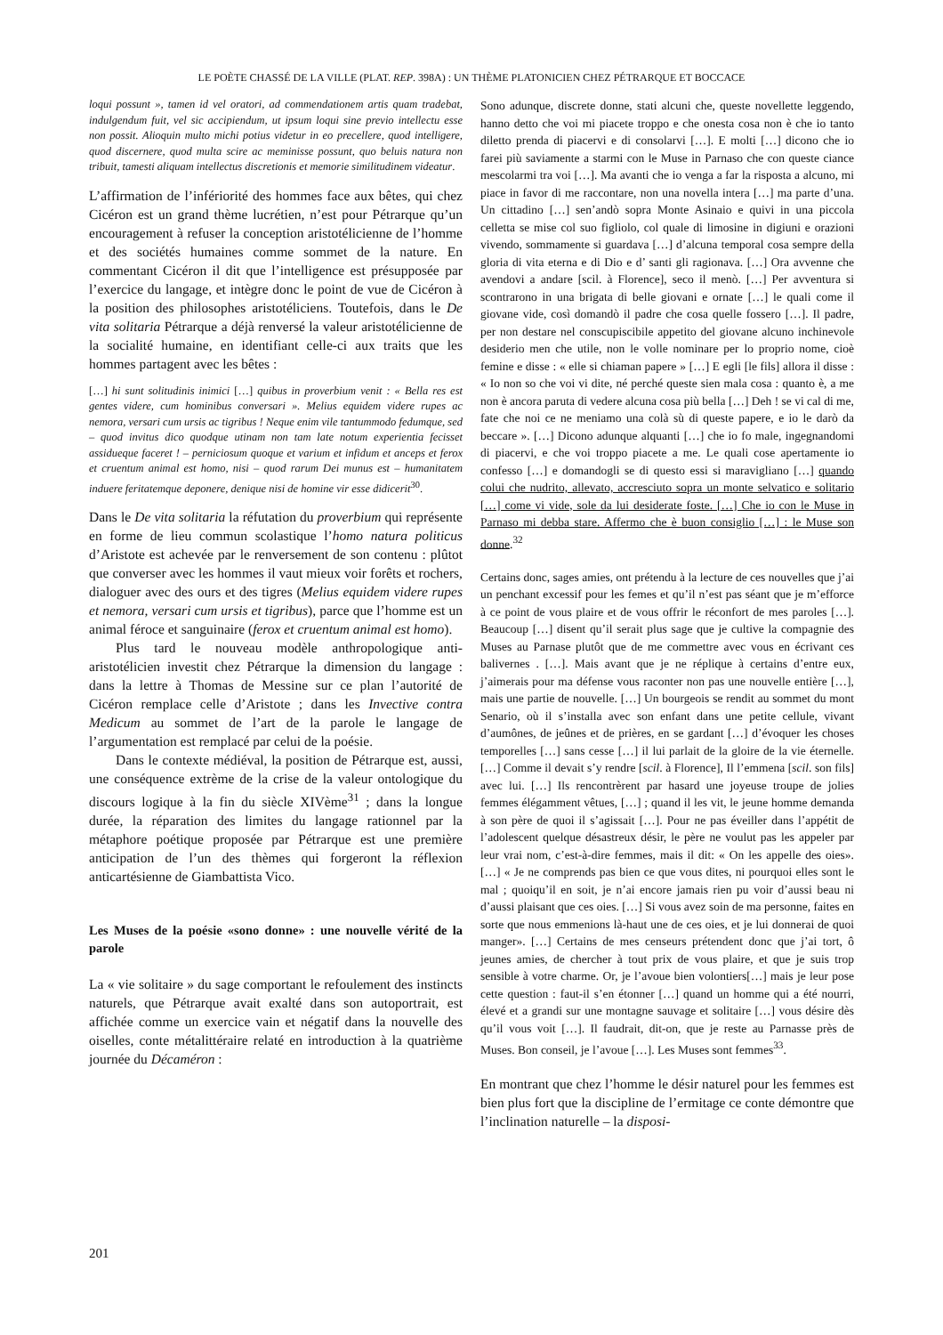LE POÈTE CHASSÉ DE LA VILLE (PLAT. REP. 398A) : UN THÈME PLATONICIEN CHEZ PÉTRARQUE ET BOCCACE
loqui possunt », tamen id vel oratori, ad commendationem artis quam tradebat, indulgendum fuit, vel sic accipiendum, ut ipsum loqui sine previo intellectu esse non possit. Alioquin multo michi potius videtur in eo precellere, quod intelligere, quod discernere, quod multa scire ac meminisse possunt, quo beluis natura non tribuit, tamesti aliquam intellectus discretionis et memorie similitudinem videatur.
L’affirmation de l’infériorité des hommes face aux bêtes, qui chez Cicéron est un grand thème lucrétien, n’est pour Pétrarque qu’un encouragement à refuser la conception aristotélicienne de l’homme et des sociétés humaines comme sommet de la nature. En commentant Cicéron il dit que l’intelligence est présupposée par l’exercice du langage, et intègre donc le point de vue de Cicéron à la position des philosophes aristotéliciens. Toutefois, dans le De vita solitaria Pétrarque a déjà renversé la valeur aristotélicienne de la socialité humaine, en identifiant celle-ci aux traits que les hommes partagent avec les bêtes :
[…] hi sunt solitudinis inimici […] quibus in proverbium venit : « Bella res est gentes videre, cum hominibus conversari ». Melius equidem videre rupes ac nemora, versari cum ursis ac tigribus ! Neque enim vile tantummodo fedumque, sed – quod invitus dico quodque utinam non tam late notum experientia fecisset assidueque faceret ! – perniciosum quoque et varium et infidum et anceps et ferox et cruentum animal est homo, nisi – quod rarum Dei munus est – humanitatem induere feritatemque deponere, denique nisi de homine vir esse didicerit<sup>30</sup>.
Dans le De vita solitaria la réfutation du proverbium qui représente en forme de lieu commun scolastique l’homo natura politicus d’Aristote est achevée par le renversement de son contenu : plûtot que converser avec les hommes il vaut mieux voir forêts et rochers, dialoguer avec des ours et des tigres (Melius equidem videre rupes et nemora, versari cum ursis et tigribus), parce que l’homme est un animal féroce et sanguinaire (ferox et cruentum animal est homo).
Plus tard le nouveau modèle anthropologique anti-aristotélicien investit chez Pétrarque la dimension du langage : dans la lettre à Thomas de Messine sur ce plan l’autorité de Cicéron remplace celle d’Aristote ; dans les Invective contra Medicum au sommet de l’art de la parole le langage de l’argumentation est remplacé par celui de la poésie.
Dans le contexte médiéval, la position de Pétrarque est, aussi, une conséquence extrème de la crise de la valeur ontologique du discours logique à la fin du siècle XIVème<sup>31</sup> ; dans la longue durée, la réparation des limites du langage rationnel par la métaphore poétique proposée par Pétrarque est une première anticipation de l’un des thèmes qui forgeront la réflexion anticartésienne de Giambattista Vico.
Les Muses de la poésie «sono donne» : une nouvelle vérité de la parole
La « vie solitaire » du sage comportant le refoulement des instincts naturels, que Pétrarque avait exalté dans son autoportrait, est affichée comme un exercice vain et négatif dans la nouvelle des oiselles, conte métalittéraire relaté en introduction à la quatrième journée du Décaméron :
Sono adunque, discrete donne, stati alcuni che, queste novellette leggendo, hanno detto che voi mi piacete troppo e che onesta cosa non è che io tanto diletto prenda di piacervi e di consolarvi […]. E molti […] dicono che io farei più saviamente a starmi con le Muse in Parnaso che con queste ciance mescolarmi tra voi […]. Ma avanti che io venga a far la risposta a alcuno, mi piace in favor di me raccontare, non una novella intera […] ma parte d’una. Un cittadino […] sen’andò sopra Monte Asinaio e quivi in una piccola celletta se mise col suo figliolo, col quale di limosine in digiuni e orazioni vivendo, sommamente si guardava […] d’alcuna temporal cosa sempre della gloria di vita eterna e di Dio e d’ santi gli ragionava. […] Ora avvenne che avendovi a andare [scil. à Florence], seco il menò. […] Per avventura si scontrarono in una brigata di belle giovani e ornate […] le quali come il giovane vide, così domandò il padre che cosa quelle fossero […]. Il padre, per non destare nel conscupiscibile appetito del giovane alcuno inchinevole desiderio men che utile, non le volle nominare per lo proprio nome, cioè femine e disse : « elle si chiaman papere » […] E egli [le fils] allora il disse : « Io non so che voi vi dite, né perché queste sien mala cosa : quanto è, a me non è ancora paruta di vedere alcuna cosa più bella […] Deh ! se vi cal di me, fate che noi ce ne meniamo una colà sù di queste papere, e io le darò da beccare ». […] Dicono adunque alquanti […] che io fo male, ingegnandomi di piacervi, e che voi troppo piacete a me. Le quali cose apertamente io confesso […] e domandogli se di questo essi si maravigliano […] quando colui che nudrito, allevato, accresciuto sopra un monte selvatico e solitario […] come vi vide, sole da lui desiderate foste. […] Che io con le Muse in Parnaso mi debba stare. Affermo che è buon consiglio […] : le Muse son donne.<sup>32</sup>
Certains donc, sages amies, ont prétendu à la lecture de ces nouvelles que j’ai un penchant excessif pour les femes et qu’il n’est pas séant que je m’efforce à ce point de vous plaire et de vous offrir le réconfort de mes paroles […]. Beaucoup […] disent qu’il serait plus sage que je cultive la compagnie des Muses au Parnase plutôt que de me commettre avec vous en écrivant ces balivernes . […]. Mais avant que je ne réplique à certains d’entre eux, j’aimerais pour ma défense vous raconter non pas une nouvelle entière […], mais une partie de nouvelle. […] Un bourgeois se rendit au sommet du mont Senario, où il s’installa avec son enfant dans une petite cellule, vivant d’aumônes, de jeûnes et de prières, en se gardant […] d’évoquer les choses temporelles […] sans cesse […] il lui parlait de la gloire de la vie éternelle. […] Comme il devait s’y rendre [scil. à Florence], Il l’emmena [scil. son fils] avec lui. […] Ils rencontrèrent par hasard une joyeuse troupe de jolies femmes élégamment vêtues, […] ; quand il les vit, le jeune homme demanda à son père de quoi il s’agissait […]. Pour ne pas éveiller dans l’appétit de l’adolescent quelque désastreux désir, le père ne voulut pas les appeler par leur vrai nom, c’est-à-dire femmes, mais il dit: « On les appelle des oies». […] « Je ne comprends pas bien ce que vous dites, ni pourquoi elles sont le mal ; quoiqu’il en soit, je n’ai encore jamais rien pu voir d’aussi beau ni d’aussi plaisant que ces oies. […] Si vous avez soin de ma personne, faites en sorte que nous emmenions là-haut une de ces oies, et je lui donnerai de quoi manger». […] Certains de mes censeurs prétendent donc que j’ai tort, ô jeunes amies, de chercher à tout prix de vous plaire, et que je suis trop sensible à votre charme. Or, je l’avoue bien volontiers[…] mais je leur pose cette question : faut-il s’en étonner […] quand un homme qui a été nourri, élevé et a grandi sur une montagne sauvage et solitaire […] vous désire dès qu’il vous voit […]. Il faudrait, dit-on, que je reste au Parnasse près de Muses. Bon conseil, je l’avoue […]. Les Muses sont femmes<sup>33</sup>.
En montrant que chez l’homme le désir naturel pour les femmes est bien plus fort que la discipline de l’ermitage ce conte démontre que l’inclination naturelle – la disposi-
201